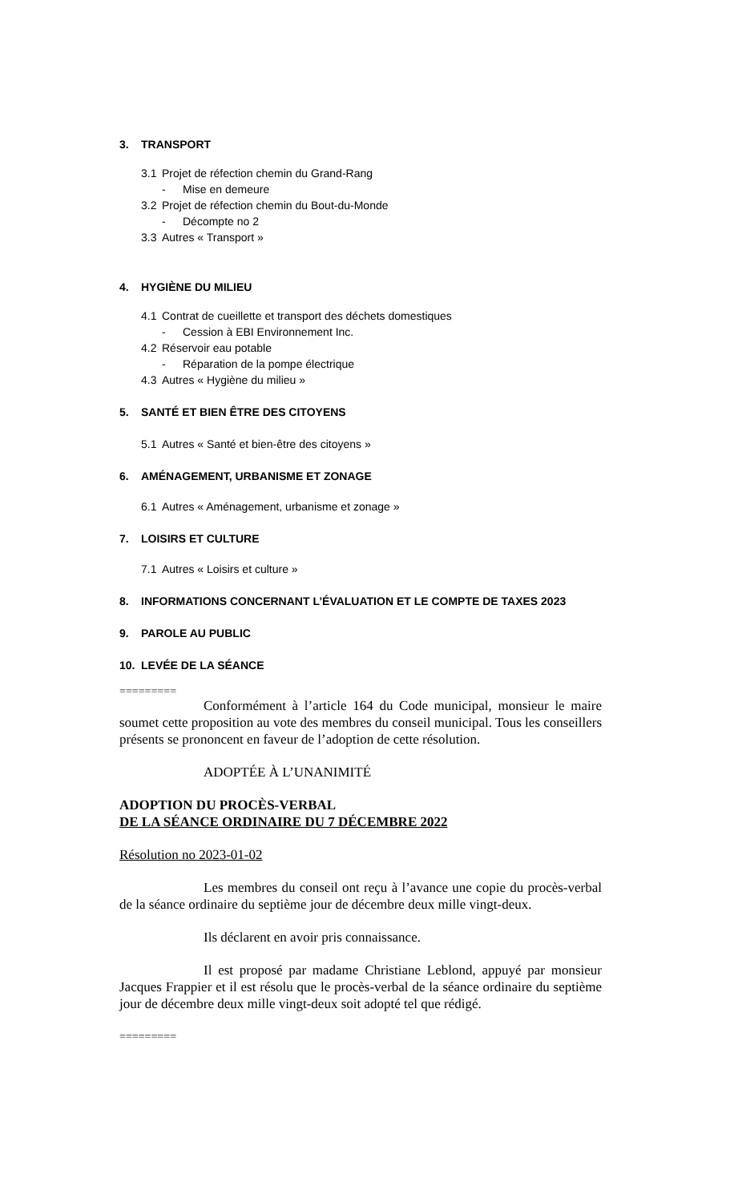3. TRANSPORT
3.1 Projet de réfection chemin du Grand-Rang
- Mise en demeure
3.2 Projet de réfection chemin du Bout-du-Monde
- Décompte no 2
3.3 Autres « Transport »
4. HYGIÈNE DU MILIEU
4.1 Contrat de cueillette et transport des déchets domestiques
- Cession à EBI Environnement Inc.
4.2 Réservoir eau potable
- Réparation de la pompe électrique
4.3 Autres « Hygiène du milieu »
5. SANTÉ ET BIEN ÊTRE DES CITOYENS
5.1 Autres « Santé et bien-être des citoyens »
6. AMÉNAGEMENT, URBANISME ET ZONAGE
6.1 Autres « Aménagement, urbanisme et zonage »
7. LOISIRS ET CULTURE
7.1 Autres « Loisirs et culture »
8. INFORMATIONS CONCERNANT L’ÉVALUATION ET LE COMPTE DE TAXES 2023
9. PAROLE AU PUBLIC
10. LEVÉE DE LA SÉANCE
=========
Conformément à l’article 164 du Code municipal, monsieur le maire soumet cette proposition au vote des membres du conseil municipal. Tous les conseillers présents se prononcent en faveur de l’adoption de cette résolution.
ADOPTÉE À L’UNANIMITÉ
ADOPTION DU PROCÈS-VERBAL
DE LA SÉANCE ORDINAIRE DU 7 DÉCEMBRE 2022
Résolution no 2023-01-02
Les membres du conseil ont reçu à l’avance une copie du procès-verbal de la séance ordinaire du septième jour de décembre deux mille vingt-deux.
Ils déclarent en avoir pris connaissance.
Il est proposé par madame Christiane Leblond, appuyé par monsieur Jacques Frappier et il est résolu que le procès-verbal de la séance ordinaire du septième jour de décembre deux mille vingt-deux soit adopté tel que rédigé.
=========